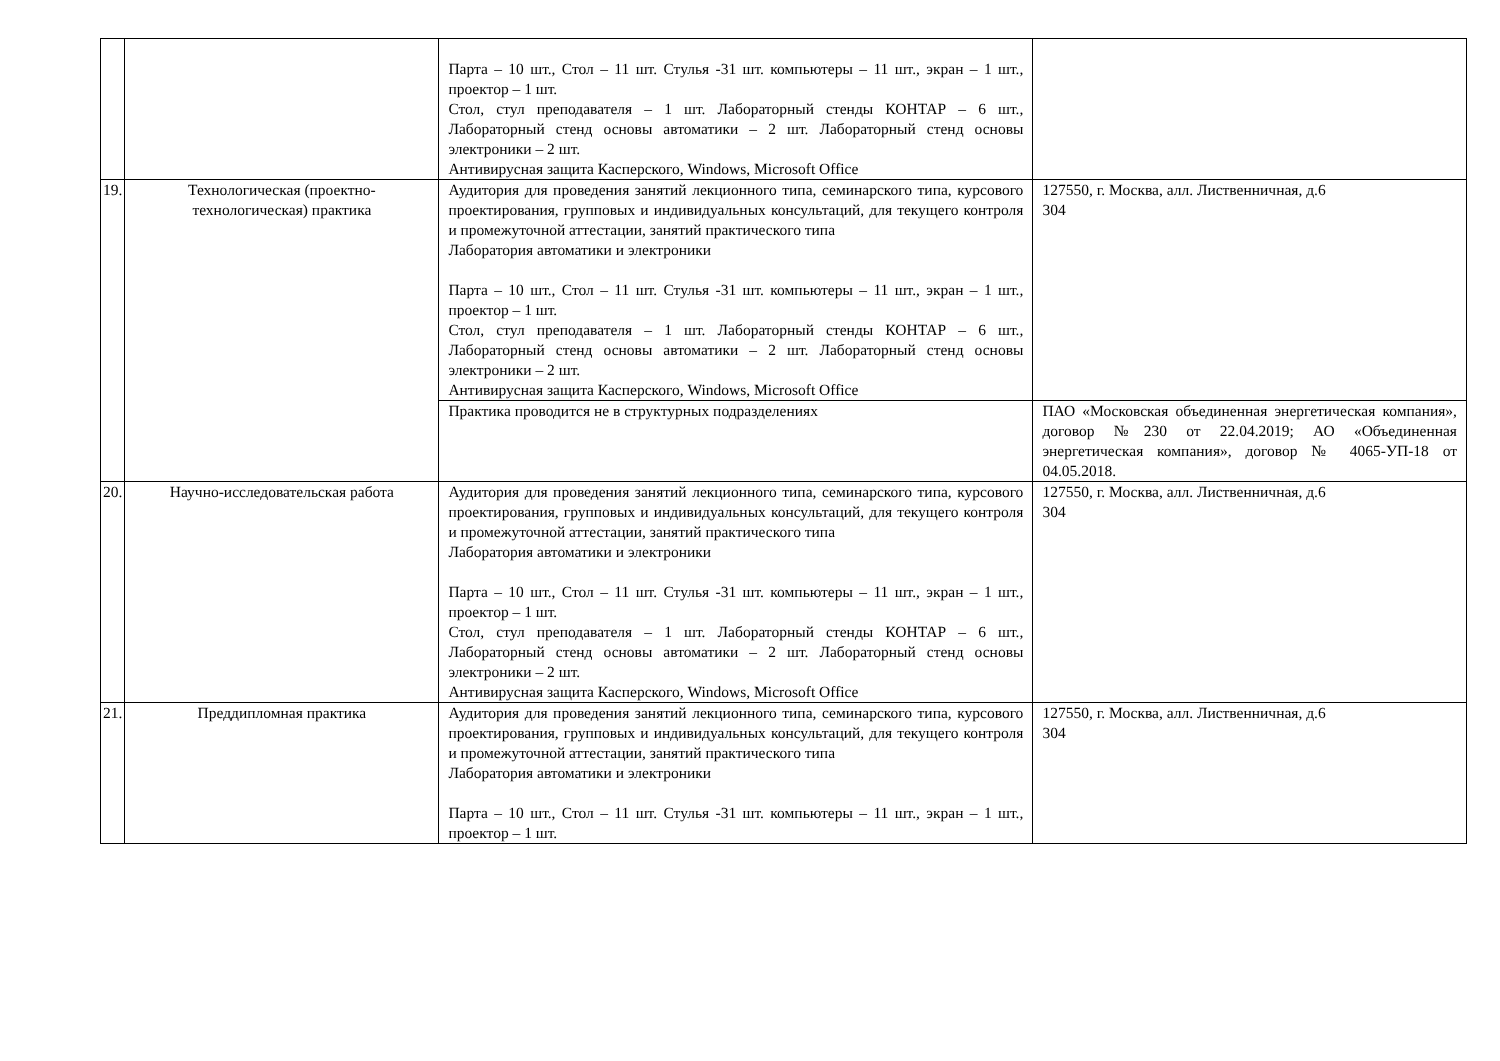| | | Парта – 10 шт., Стол – 11 шт. Стулья -31 шт. компьютеры – 11 шт., экран – 1 шт., проектор – 1 шт. Стол, стул преподавателя – 1 шт. Лабораторный стенды КОНТАР – 6 шт., Лабораторный стенд основы автоматики – 2 шт. Лабораторный стенд основы электроники – 2 шт. Антивирусная защита Касперского, Windows, Microsoft Office | |
| 19. | Технологическая (проектно-технологическая) практика | Аудитория для проведения занятий лекционного типа, семинарского типа, курсового проектирования, групповых и индивидуальных консультаций, для текущего контроля и промежуточной аттестации, занятий практического типа Лаборатория автоматики и электроники Парта – 10 шт., Стол – 11 шт. Стулья -31 шт. компьютеры – 11 шт., экран – 1 шт., проектор – 1 шт. Стол, стул преподавателя – 1 шт. Лабораторный стенды КОНТАР – 6 шт., Лабораторный стенд основы автоматики – 2 шт. Лабораторный стенд основы электроники – 2 шт. Антивирусная защита Касперского, Windows, Microsoft Office | 127550, г. Москва, алл. Лиственничная, д.6 304 |
| | | Практика проводится не в структурных подразделениях | ПАО «Московская объединенная энергетическая компания», договор №230 от 22.04.2019; АО «Объединенная энергетическая компания», договор № 4065-УП-18 от 04.05.2018. |
| 20. | Научно-исследовательская работа | Аудитория для проведения занятий лекционного типа, семинарского типа, курсового проектирования, групповых и индивидуальных консультаций, для текущего контроля и промежуточной аттестации, занятий практического типа Лаборатория автоматики и электроники Парта – 10 шт., Стол – 11 шт. Стулья -31 шт. компьютеры – 11 шт., экран – 1 шт., проектор – 1 шт. Стол, стул преподавателя – 1 шт. Лабораторный стенды КОНТАР – 6 шт., Лабораторный стенд основы автоматики – 2 шт. Лабораторный стенд основы электроники – 2 шт. Антивирусная защита Касперского, Windows, Microsoft Office | 127550, г. Москва, алл. Лиственничная, д.6 304 |
| 21. | Преддипломная практика | Аудитория для проведения занятий лекционного типа, семинарского типа, курсового проектирования, групповых и индивидуальных консультаций, для текущего контроля и промежуточной аттестации, занятий практического типа Лаборатория автоматики и электроники Парта – 10 шт., Стол – 11 шт. Стулья -31 шт. компьютеры – 11 шт., экран – 1 шт., проектор – 1 шт. | 127550, г. Москва, алл. Лиственничная, д.6 304 |